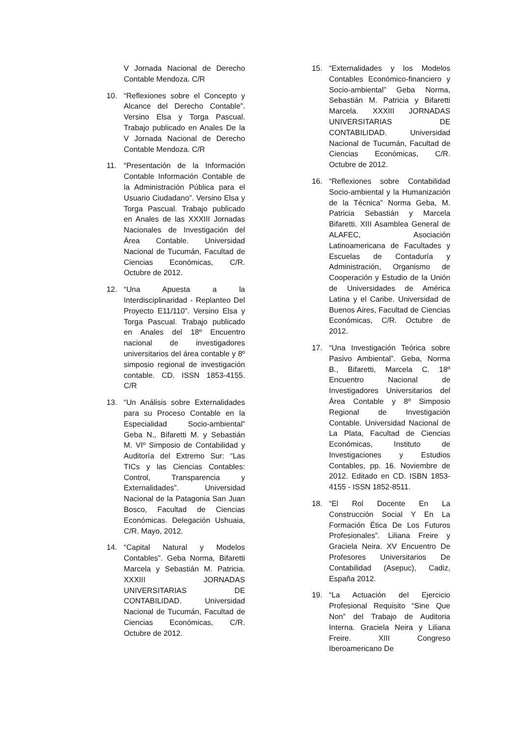V Jornada Nacional de Derecho Contable Mendoza. C/R
10. “Reflexiones sobre el Concepto y Alcance del Derecho Contable”. Versino Elsa y Torga Pascual. Trabajo publicado en Anales De la V Jornada Nacional de Derecho Contable Mendoza. C/R
11. “Presentación de la Información Contable Información Contable de la Administración Pública para el Usuario Ciudadano”. Versino Elsa y Torga Pascual. Trabajo publicado en Anales de las XXXIII Jornadas Nacionales de Investigación del Área Contable. Universidad Nacional de Tucumán, Facultad de Ciencias Económicas, C/R. Octubre de 2012.
12. “Una Apuesta a la Interdisciplinaridad - Replanteo Del Proyecto E11/110”. Versino Elsa y Torga Pascual. Trabajo publicado en Anales del 18º Encuentro nacional de investigadores universitarios del área contable y 8º simposio regional de investigación contable. CD. ISSN 1853-4155. C/R
13. “Un Análisis sobre Externalidades para su Proceso Contable en la Especialidad Socio-ambiental” Geba N., Bifaretti M. y Sebastián M. VIº Simposio de Contabilidad y Auditoría del Extremo Sur: “Las TICs y las Ciencias Contables: Control, Transparencia y Externalidades”. Universidad Nacional de la Patagonia San Juan Bosco, Facultad de Ciencias Económicas. Delegación Ushuaia, C/R. Mayo, 2012.
14. “Capital Natural y Modelos Contables”. Geba Norma, Bifaretti Marcela y Sebastián M. Patricia. XXXIII JORNADAS UNIVERSITARIAS DE CONTABILIDAD. Universidad Nacional de Tucumán, Facultad de Ciencias Económicas, C/R. Octubre de 2012.
15. “Externalidades y los Modelos Contables Económico-financiero y Socio-ambiental” Geba Norma, Sebastián M. Patricia y Bifaretti Marcela. XXXIII JORNADAS UNIVERSITARIAS DE CONTABILIDAD. Universidad Nacional de Tucumán, Facultad de Ciencias Económicas, C/R. Octubre de 2012.
16. “Reflexiones sobre Contabilidad Socio-ambiental y la Humanización de la Técnica” Norma Geba, M. Patricia Sebastián y Marcela Bifaretti. XIII Asamblea General de ALAFEC, Asociación Latinoamericana de Facultades y Escuelas de Contaduría y Administración, Organismo de Cooperación y Estudio de la Unión de Universidades de América Latina y el Caribe. Universidad de Buenos Aires, Facultad de Ciencias Económicas, C/R. Octubre de 2012.
17. “Una Investigación Teórica sobre Pasivo Ambiental”. Geba, Norma B., Bifaretti, Marcela C. 18º Encuentro Nacional de Investigadores Universitarios del Área Contable y 8º Simposio Regional de Investigación Contable. Universidad Nacional de La Plata, Facultad de Ciencias Económicas, Instituto de Investigaciones y Estudios Contables, pp. 16. Noviembre de 2012. Editado en CD. ISBN 1853-4155 - ISSN 1852-8511.
18. “El Rol Docente En La Construcción Social Y En La Formación Ética De Los Futuros Profesionales”. Liliana Freire y Graciela Neira. XV Encuentro De Profesores Universitarios De Contabilidad (Asepuc), Cadiz, España 2012.
19. “La Actuación del Ejercicio Profesional Requisito “Sine Que Non” del Trabajo de Auditoria Interna. Graciela Neira y Liliana Freire. XIII Congreso Iberoamericano De